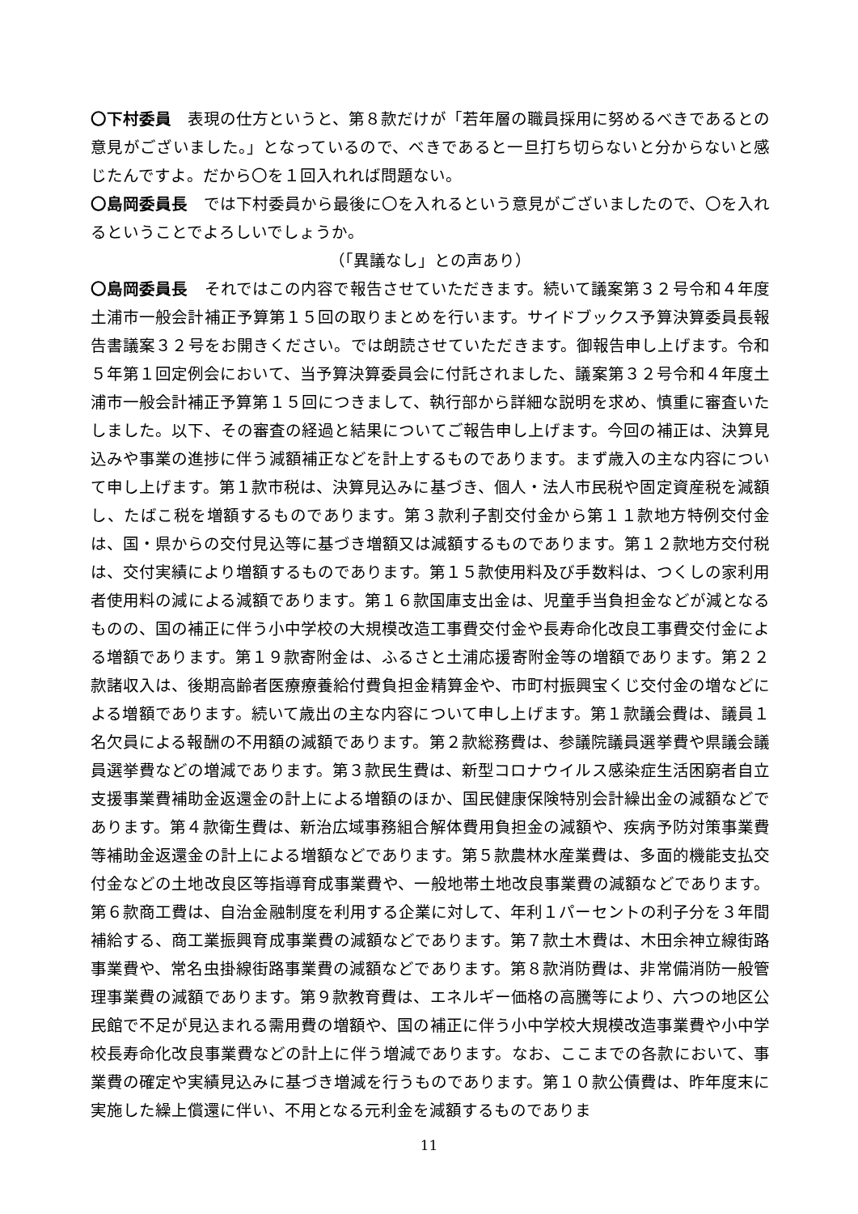〇下村委員　表現の仕方というと、第８款だけが「若年層の職員採用に努めるべきであるとの意見がございました。」となっているので、べきであると一旦打ち切らないと分からないと感じたんですよ。だから〇を１回入れれば問題ない。
〇島岡委員長　では下村委員から最後に〇を入れるという意見がございましたので、〇を入れるということでよろしいでしょうか。
（「異議なし」との声あり）
〇島岡委員長　それではこの内容で報告させていただきます。続いて議案第３２号令和４年度土浦市一般会計補正予算第１５回の取りまとめを行います。サイドブックス予算決算委員長報告書議案３２号をお開きください。では朗読させていただきます。御報告申し上げます。令和５年第１回定例会において、当予算決算委員会に付託されました、議案第３２号令和４年度土浦市一般会計補正予算第１５回につきまして、執行部から詳細な説明を求め、慎重に審査いたしました。以下、その審査の経過と結果についてご報告申し上げます。今回の補正は、決算見込みや事業の進捗に伴う減額補正などを計上するものであります。まず歳入の主な内容について申し上げます。第１款市税は、決算見込みに基づき、個人・法人市民税や固定資産税を減額し、たばこ税を増額するものであります。第３款利子割交付金から第１１款地方特例交付金は、国・県からの交付見込等に基づき増額又は減額するものであります。第１２款地方交付税は、交付実績により増額するものであります。第１５款使用料及び手数料は、つくしの家利用者使用料の減による減額であります。第１６款国庫支出金は、児童手当負担金などが減となるものの、国の補正に伴う小中学校の大規模改造工事費交付金や長寿命化改良工事費交付金による増額であります。第１９款寄附金は、ふるさと土浦応援寄附金等の増額であります。第２２款諸収入は、後期高齢者医療療養給付費負担金精算金や、市町村振興宝くじ交付金の増などによる増額であります。続いて歳出の主な内容について申し上げます。第１款議会費は、議員１名欠員による報酬の不用額の減額であります。第２款総務費は、参議院議員選挙費や県議会議員選挙費などの増減であります。第３款民生費は、新型コロナウイルス感染症生活困窮者自立支援事業費補助金返還金の計上による増額のほか、国民健康保険特別会計繰出金の減額などであります。第４款衛生費は、新治広域事務組合解体費用負担金の減額や、疾病予防対策事業費等補助金返還金の計上による増額などであります。第５款農林水産業費は、多面的機能支払交付金などの土地改良区等指導育成事業費や、一般地帯土地改良事業費の減額などであります。第６款商工費は、自治金融制度を利用する企業に対して、年利１パーセントの利子分を３年間補給する、商工業振興育成事業費の減額などであります。第７款土木費は、木田余神立線街路事業費や、常名虫掛線街路事業費の減額などであります。第８款消防費は、非常備消防一般管理事業費の減額であります。第９款教育費は、エネルギー価格の高騰等により、六つの地区公民館で不足が見込まれる需用費の増額や、国の補正に伴う小中学校大規模改造事業費や小中学校長寿命化改良事業費などの計上に伴う増減であります。なお、ここまでの各款において、事業費の確定や実績見込みに基づき増減を行うものであります。第１０款公債費は、昨年度末に実施した繰上償還に伴い、不用となる元利金を減額するものでありま
11